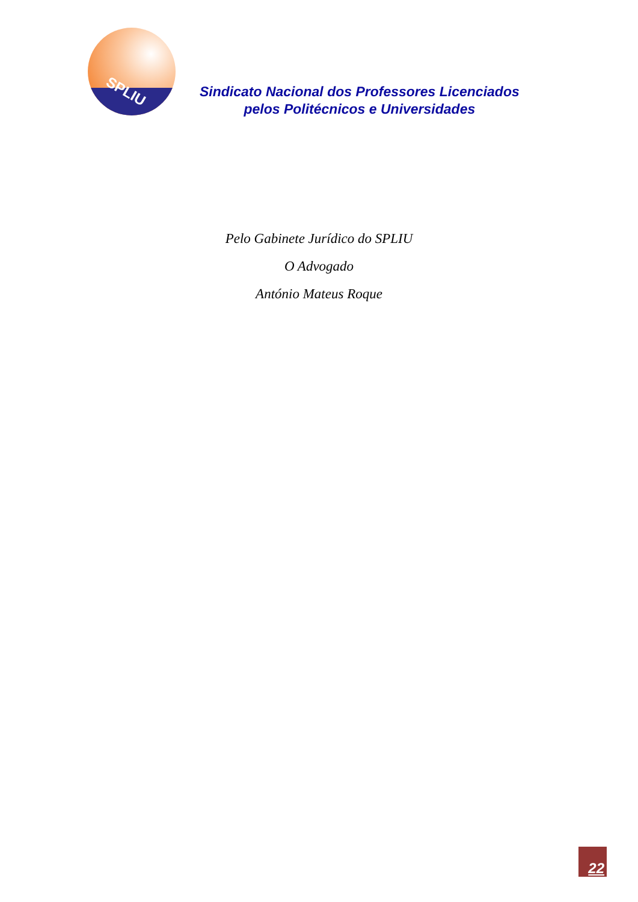SPLIU
Sindicato Nacional dos Professores Licenciados
pelos Politécnicos e Universidades
Pelo Gabinete Jurídico do SPLIU
O Advogado
António Mateus Roque
22